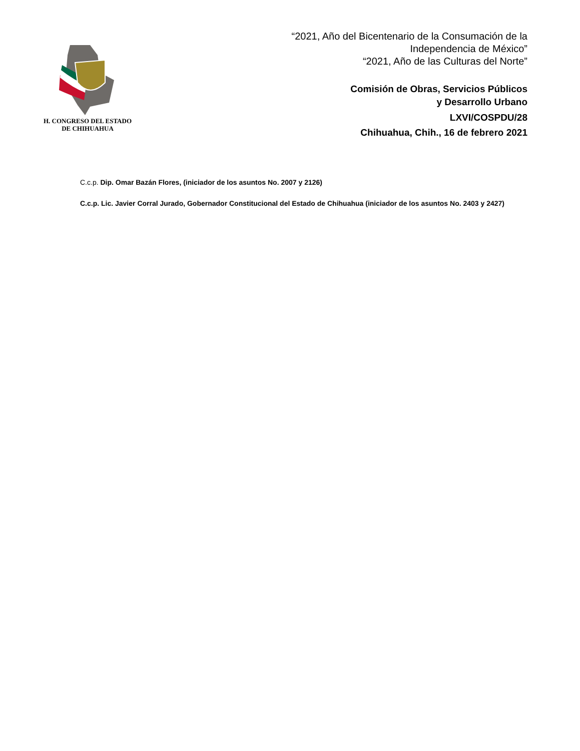H. CONGRESO DEL ESTADO
DE CHIHUAHUA
“2021, Año del Bicentenario de la Consumación de la
Independencia de México”
“2021, Año de las Culturas del Norte”
Comisión de Obras, Servicios Públicos
y Desarrollo Urbano
LXVI/COSPDU/28
Chihuahua, Chih., 16 de febrero 2021
C.c.p. Dip. Omar Bazán Flores, (iniciador de los asuntos No. 2007 y 2126)
C.c.p. Lic. Javier Corral Jurado, Gobernador Constitucional del Estado de Chihuahua (iniciador de los asuntos No. 2403 y 2427)